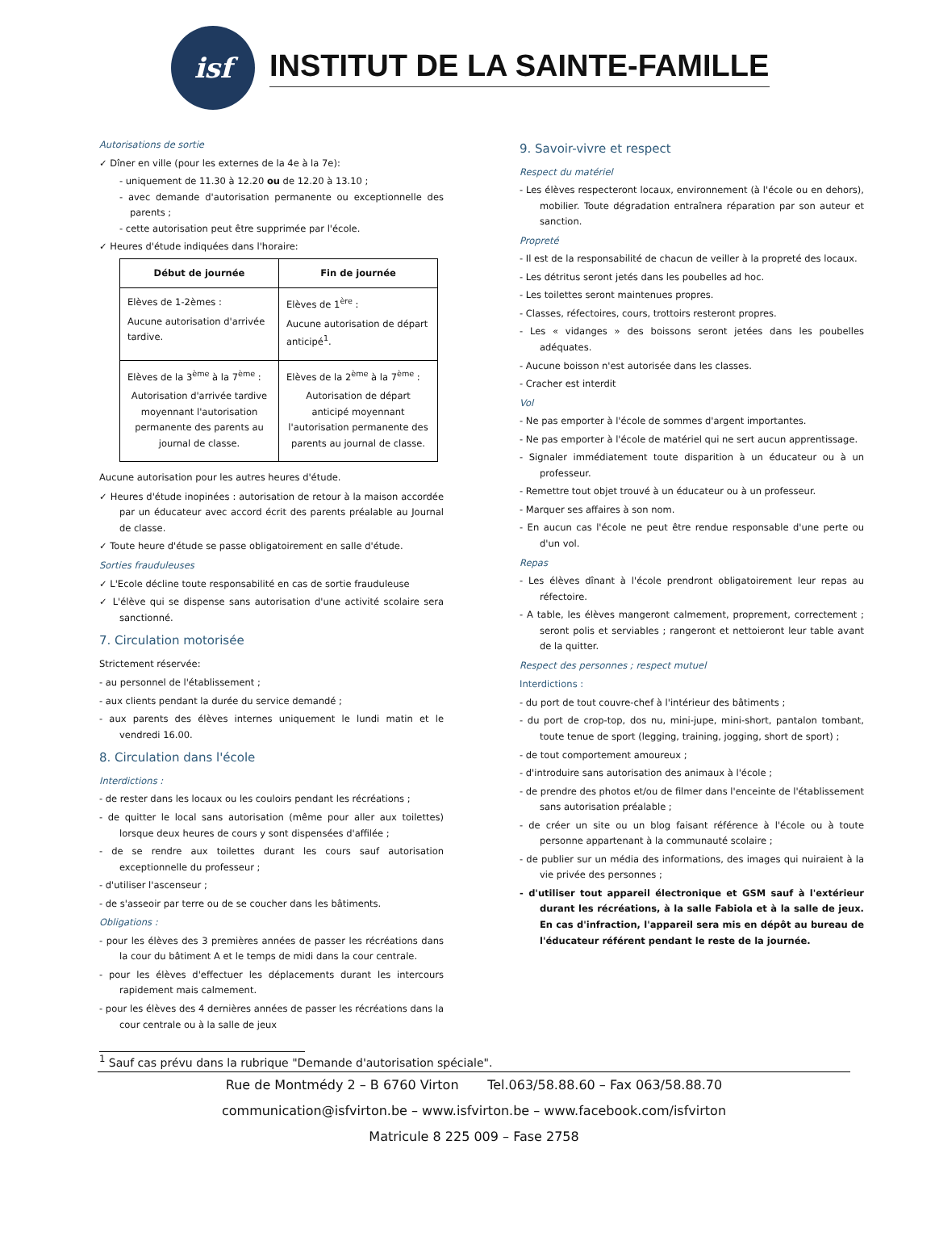isf
INSTITUT DE LA SAINTE-FAMILLE
Autorisations de sortie
✓ Dîner en ville (pour les externes de la 4e à la 7e):
- uniquement de 11.30 à 12.20 ou de 12.20 à 13.10 ;
- avec demande d'autorisation permanente ou exceptionnelle des parents ;
- cette autorisation peut être supprimée par l'école.
✓ Heures d'étude indiquées dans l'horaire:
| Début de journée | Fin de journée |
| --- | --- |
| Elèves de 1-2èmes : Aucune autorisation d'arrivée tardive. | Elèves de 1<sup>ère</sup> : Aucune autorisation de départ anticipé<sup>1</sup>. |
| Elèves de la 3<sup>ème</sup> à la 7<sup>ème</sup> : Autorisation d'arrivée tardive moyennant l'autorisation permanente des parents au journal de classe. | Elèves de la 2<sup>ème</sup> à la 7<sup>ème</sup> : Autorisation de départ anticipé moyennant l'autorisation permanente des parents au journal de classe. |
Aucune autorisation pour les autres heures d'étude.
✓ Heures d'étude inopinées : autorisation de retour à la maison accordée par un éducateur avec accord écrit des parents préalable au Journal de classe.
✓ Toute heure d'étude se passe obligatoirement en salle d'étude.
Sorties frauduleuses
✓ L'Ecole décline toute responsabilité en cas de sortie frauduleuse
✓ L'élève qui se dispense sans autorisation d'une activité scolaire sera sanctionné.
7. Circulation motorisée
Strictement réservée:
- au personnel de l'établissement ;
- aux clients pendant la durée du service demandé ;
- aux parents des élèves internes uniquement le lundi matin et le vendredi 16.00.
8. Circulation dans l'école
Interdictions :
- de rester dans les locaux ou les couloirs pendant les récréations ;
- de quitter le local sans autorisation (même pour aller aux toilettes) lorsque deux heures de cours y sont dispensées d'affilée ;
- de se rendre aux toilettes durant les cours sauf autorisation exceptionnelle du professeur ;
- d'utiliser l'ascenseur ;
- de s'asseoir par terre ou de se coucher dans les bâtiments.
Obligations :
- pour les élèves des 3 premières années de passer les récréations dans la cour du bâtiment A et le temps de midi dans la cour centrale.
- pour les élèves d'effectuer les déplacements durant les intercours rapidement mais calmement.
- pour les élèves des 4 dernières années de passer les récréations dans la cour centrale ou à la salle de jeux
9. Savoir-vivre et respect
Respect du matériel
- Les élèves respecteront locaux, environnement (à l'école ou en dehors), mobilier. Toute dégradation entraînera réparation par son auteur et sanction.
Propreté
- Il est de la responsabilité de chacun de veiller à la propreté des locaux.
- Les détritus seront jetés dans les poubelles ad hoc.
- Les toilettes seront maintenues propres.
- Classes, réfectoires, cours, trottoirs resteront propres.
- Les « vidanges » des boissons seront jetées dans les poubelles adéquates.
- Aucune boisson n'est autorisée dans les classes.
- Cracher est interdit
Vol
- Ne pas emporter à l'école de sommes d'argent importantes.
- Ne pas emporter à l'école de matériel qui ne sert aucun apprentissage.
- Signaler immédiatement toute disparition à un éducateur ou à un professeur.
- Remettre tout objet trouvé à un éducateur ou à un professeur.
- Marquer ses affaires à son nom.
- En aucun cas l'école ne peut être rendue responsable d'une perte ou d'un vol.
Repas
- Les élèves dînant à l'école prendront obligatoirement leur repas au réfectoire.
- A table, les élèves mangeront calmement, proprement, correctement ; seront polis et serviables ; rangeront et nettoieront leur table avant de la quitter.
Respect des personnes ; respect mutuel
Interdictions :
- du port de tout couvre-chef à l'intérieur des bâtiments ;
- du port de crop-top, dos nu, mini-jupe, mini-short, pantalon tombant, toute tenue de sport (legging, training, jogging, short de sport) ;
- de tout comportement amoureux ;
- d'introduire sans autorisation des animaux à l'école ;
- de prendre des photos et/ou de filmer dans l'enceinte de l'établissement sans autorisation préalable ;
- de créer un site ou un blog faisant référence à l'école ou à toute personne appartenant à la communauté scolaire ;
- de publier sur un média des informations, des images qui nuiraient à la vie privée des personnes ;
- d'utiliser tout appareil électronique et GSM sauf à l'extérieur durant les récréations, à la salle Fabiola et à la salle de jeux. En cas d'infraction, l'appareil sera mis en dépôt au bureau de l'éducateur référent pendant le reste de la journée.
<sup>1</sup> Sauf cas prévu dans la rubrique "Demande d'autorisation spéciale".
Rue de Montmédy 2 – B 6760 Virton Tel.063/58.88.60 – Fax 063/58.88.70
communication@isfvirton.be – www.isfvirton.be – www.facebook.com/isfvirton
Matricule 8 225 009 – Fase 2758